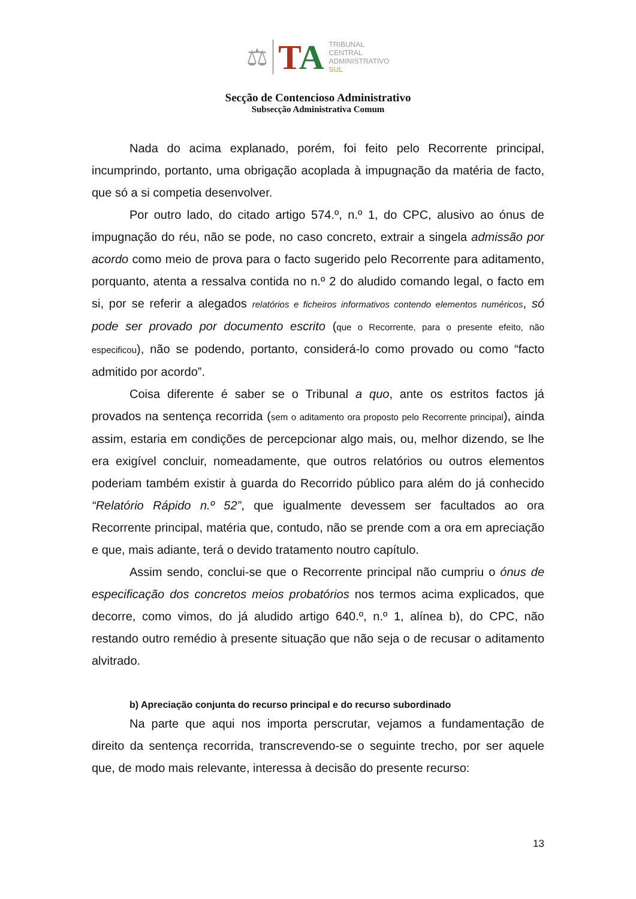⚖
TA
TRIBUNAL
CENTRAL
ADMINISTRATIVO
SUL
Secção de Contencioso Administrativo
Subsecção Administrativa Comum
Nada do acima explanado, porém, foi feito pelo Recorrente principal, incumprindo, portanto, uma obrigação acoplada à impugnação da matéria de facto, que só a si competia desenvolver.
Por outro lado, do citado artigo 574.º, n.º 1, do CPC, alusivo ao ónus de impugnação do réu, não se pode, no caso concreto, extrair a singela admissão por acordo como meio de prova para o facto sugerido pelo Recorrente para aditamento, porquanto, atenta a ressalva contida no n.º 2 do aludido comando legal, o facto em si, por se referir a alegados relatórios e ficheiros informativos contendo elementos numéricos, só pode ser provado por documento escrito (que o Recorrente, para o presente efeito, não especificou), não se podendo, portanto, considerá-lo como provado ou como “facto admitido por acordo”.
Coisa diferente é saber se o Tribunal a quo, ante os estritos factos já provados na sentença recorrida (sem o aditamento ora proposto pelo Recorrente principal), ainda assim, estaria em condições de percepcionar algo mais, ou, melhor dizendo, se lhe era exigível concluir, nomeadamente, que outros relatórios ou outros elementos poderiam também existir à guarda do Recorrido público para além do já conhecido “Relatório Rápido n.º 52”, que igualmente devessem ser facultados ao ora Recorrente principal, matéria que, contudo, não se prende com a ora em apreciação e que, mais adiante, terá o devido tratamento noutro capítulo.
Assim sendo, conclui-se que o Recorrente principal não cumpriu o ónus de especificação dos concretos meios probatórios nos termos acima explicados, que decorre, como vimos, do já aludido artigo 640.º, n.º 1, alínea b), do CPC, não restando outro remédio à presente situação que não seja o de recusar o aditamento alvitrado.
b) Apreciação conjunta do recurso principal e do recurso subordinado
Na parte que aqui nos importa perscrutar, vejamos a fundamentação de direito da sentença recorrida, transcrevendo-se o seguinte trecho, por ser aquele que, de modo mais relevante, interessa à decisão do presente recurso:
13